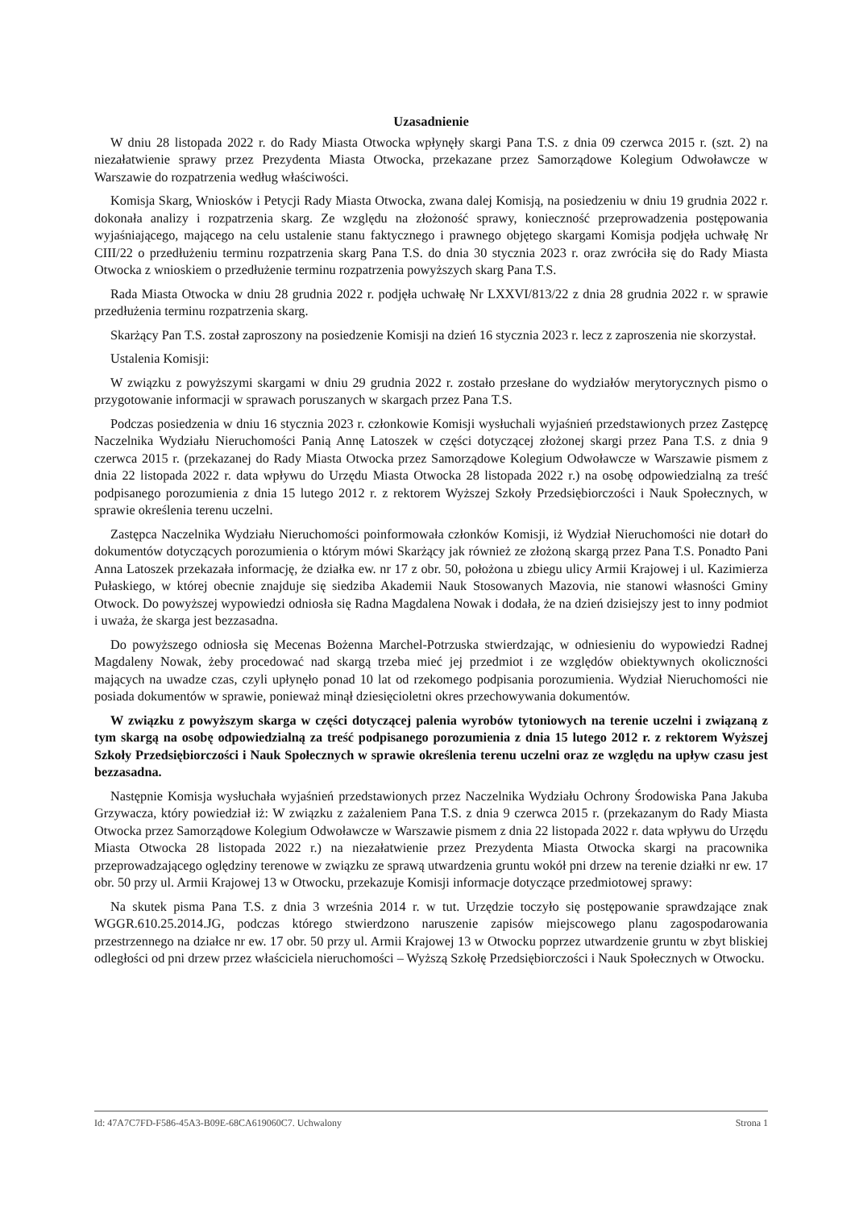Uzasadnienie
W dniu 28 listopada 2022 r. do Rady Miasta Otwocka wpłynęły skargi Pana T.S. z dnia 09 czerwca 2015 r. (szt. 2) na niezałatwienie sprawy przez Prezydenta Miasta Otwocka, przekazane przez Samorządowe Kolegium Odwoławcze w Warszawie do rozpatrzenia według właściwości.
Komisja Skarg, Wniosków i Petycji Rady Miasta Otwocka, zwana dalej Komisją, na posiedzeniu w dniu 19 grudnia 2022 r. dokonała analizy i rozpatrzenia skarg. Ze względu na złożoność sprawy, konieczność przeprowadzenia postępowania wyjaśniającego, mającego na celu ustalenie stanu faktycznego i prawnego objętego skargami Komisja podjęła uchwałę Nr CIII/22 o przedłużeniu terminu rozpatrzenia skarg Pana T.S. do dnia 30 stycznia 2023 r. oraz zwróciła się do Rady Miasta Otwocka z wnioskiem o przedłużenie terminu rozpatrzenia powyższych skarg Pana T.S.
Rada Miasta Otwocka w dniu 28 grudnia 2022 r. podjęła uchwałę Nr LXXVI/813/22 z dnia 28 grudnia 2022 r. w sprawie przedłużenia terminu rozpatrzenia skarg.
Skarżący Pan T.S. został zaproszony na posiedzenie Komisji na dzień 16 stycznia 2023 r. lecz z zaproszenia nie skorzystał.
Ustalenia Komisji:
W związku z powyższymi skargami w dniu 29 grudnia 2022 r. zostało przesłane do wydziałów merytorycznych pismo o przygotowanie informacji w sprawach poruszanych w skargach przez Pana T.S.
Podczas posiedzenia w dniu 16 stycznia 2023 r. członkowie Komisji wysłuchali wyjaśnień przedstawionych przez Zastępcę Naczelnika Wydziału Nieruchomości Panią Annę Latoszek w części dotyczącej złożonej skargi przez Pana T.S. z dnia 9 czerwca 2015 r. (przekazanej do Rady Miasta Otwocka przez Samorządowe Kolegium Odwoławcze w Warszawie pismem z dnia 22 listopada 2022 r. data wpływu do Urzędu Miasta Otwocka 28 listopada 2022 r.) na osobę odpowiedzialną za treść podpisanego porozumienia z dnia 15 lutego 2012 r. z rektorem Wyższej Szkoły Przedsiębiorczości i Nauk Społecznych, w sprawie określenia terenu uczelni.
Zastępca Naczelnika Wydziału Nieruchomości poinformowała członków Komisji, iż Wydział Nieruchomości nie dotarł do dokumentów dotyczących porozumienia o którym mówi Skarżący jak również ze złożoną skargą przez Pana T.S. Ponadto Pani Anna Latoszek przekazała informację, że działka ew. nr 17 z obr. 50, położona u zbiegu ulicy Armii Krajowej i ul. Kazimierza Pułaskiego, w której obecnie znajduje się siedziba Akademii Nauk Stosowanych Mazovia, nie stanowi własności Gminy Otwock. Do powyższej wypowiedzi odniosła się Radna Magdalena Nowak i dodała, że na dzień dzisiejszy jest to inny podmiot i uważa, że skarga jest bezzasadna.
Do powyższego odniosła się Mecenas Bożenna Marchel-Potrzuska stwierdzając, w odniesieniu do wypowiedzi Radnej Magdaleny Nowak, żeby procedować nad skargą trzeba mieć jej przedmiot i ze względów obiektywnych okoliczności mających na uwadze czas, czyli upłynęło ponad 10 lat od rzekomego podpisania porozumienia. Wydział Nieruchomości nie posiada dokumentów w sprawie, ponieważ minął dziesięcioletni okres przechowywania dokumentów.
W związku z powyższym skarga w części dotyczącej palenia wyrobów tytoniowych na terenie uczelni i związaną z tym skargą na osobę odpowiedzialną za treść podpisanego porozumienia z dnia 15 lutego 2012 r. z rektorem Wyższej Szkoły Przedsiębiorczości i Nauk Społecznych w sprawie określenia terenu uczelni oraz ze względu na upływ czasu jest bezzasadna.
Następnie Komisja wysłuchała wyjaśnień przedstawionych przez Naczelnika Wydziału Ochrony Środowiska Pana Jakuba Grzywacza, który powiedział iż: W związku z zażaleniem Pana T.S. z dnia 9 czerwca 2015 r. (przekazanym do Rady Miasta Otwocka przez Samorządowe Kolegium Odwoławcze w Warszawie pismem z dnia 22 listopada 2022 r. data wpływu do Urzędu Miasta Otwocka 28 listopada 2022 r.) na niezałatwienie przez Prezydenta Miasta Otwocka skargi na pracownika przeprowadzającego oględziny terenowe w związku ze sprawą utwardzenia gruntu wokół pni drzew na terenie działki nr ew. 17 obr. 50 przy ul. Armii Krajowej 13 w Otwocku, przekazuje Komisji informacje dotyczące przedmiotowej sprawy:
Na skutek pisma Pana T.S. z dnia 3 września 2014 r. w tut. Urzędzie toczyło się postępowanie sprawdzające znak WGGR.610.25.2014.JG, podczas którego stwierdzono naruszenie zapisów miejscowego planu zagospodarowania przestrzennego na działce nr ew. 17 obr. 50 przy ul. Armii Krajowej 13 w Otwocku poprzez utwardzenie gruntu w zbyt bliskiej odległości od pni drzew przez właściciela nieruchomości – Wyższą Szkołę Przedsiębiorczości i Nauk Społecznych w Otwocku.
Id: 47A7C7FD-F586-45A3-B09E-68CA619060C7. Uchwalony Strona 1